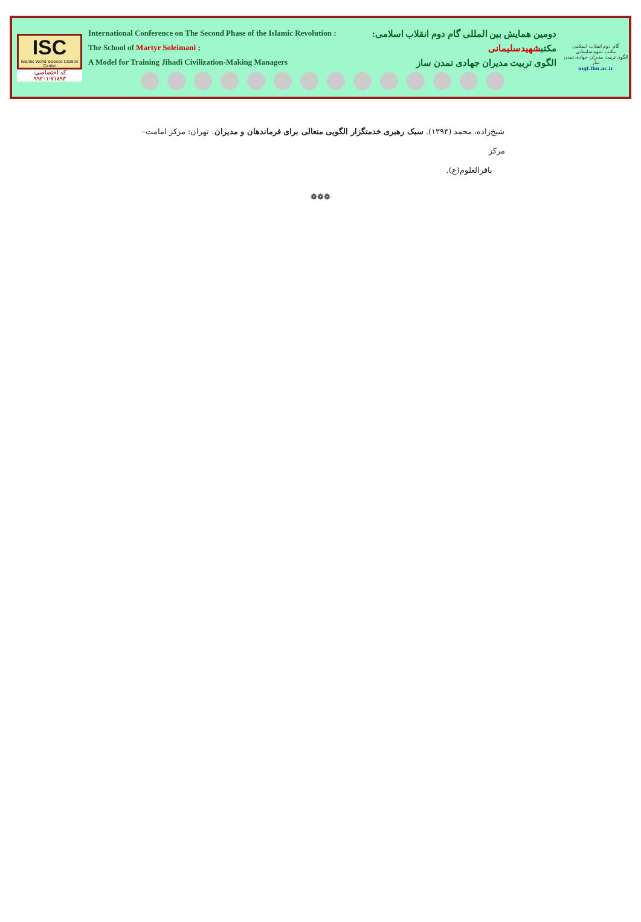ISC
Islamic World Science Citation Center
کد اختصاصی: ۷۱۸۹۳-۹۹۲۰۱
International Conference on The Second Phase of the Islamic Revolution : دومین همایش بین المللی گام دوم انقلاب اسلامی:
The School of Martyr Soleimani ; مکتبشهیدسلیمانی
A Model for Training Jihadi Civilization-Making Managers الگوی تربیت مدیران جهادی تمدن ساز
گام دوم انقلاب اسلامی
مکتب شهیدسلیمانی
الگوی تربیت مدیران جهادی تمدن ساز
mgt.ihu.ac.ir
شیخ‌زاده، محمد (۱۳۹۴). سبک رهبری خدمتگزار الگویی متعالی برای فرماندهان و مدیران. تهران: مرکز امامت– مرکز
باقرالعلوم(ع).
❁❁❁